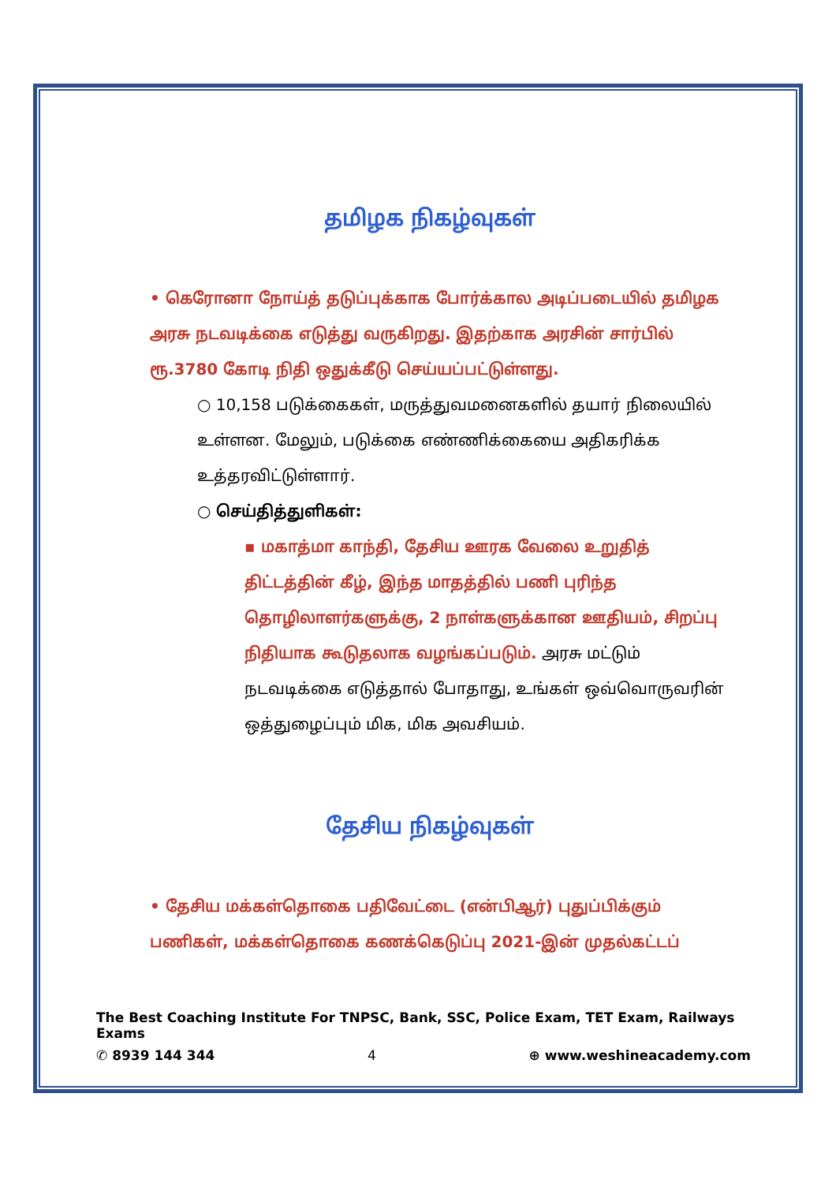தமிழக நிகழ்வுகள்
• கெரோனா நோய்த் தடுப்புக்காக போர்க்கால அடிப்படையில் தமிழக அரசு நடவடிக்கை எடுத்து வருகிறது. இதற்காக அரசின் சார்பில் ரூ.3780 கோடி நிதி ஒதுக்கீடு செய்யப்பட்டுள்ளது.
○ 10,158 படுக்கைகள், மருத்துவமனைகளில் தயார் நிலையில் உள்ளன. மேலும், படுக்கை எண்ணிக்கையை அதிகரிக்க உத்தரவிட்டுள்ளார்.
○ செய்தித்துளிகள்:
▪ மகாத்மா காந்தி, தேசிய ஊரக வேலை உறுதித் திட்டத்தின் கீழ், இந்த மாதத்தில் பணி புரிந்த தொழிலாளர்களுக்கு, 2 நாள்களுக்கான ஊதியம், சிறப்பு நிதியாக கூடுதலாக வழங்கப்படும். அரசு மட்டும் நடவடிக்கை எடுத்தால் போதாது, உங்கள் ஒவ்வொருவரின் ஒத்துழைப்பும் மிக, மிக அவசியம்.
தேசிய நிகழ்வுகள்
• தேசிய மக்கள்தொகை பதிவேட்டை (என்பிஆர்) புதுப்பிக்கும் பணிகள், மக்கள்தொகை கணக்கெடுப்பு 2021-இன் முதல்கட்டப்
The Best Coaching Institute For TNPSC, Bank, SSC, Police Exam, TET Exam, Railways Exams
✆ 8939 144 344 4 ⊕ www.weshineacademy.com